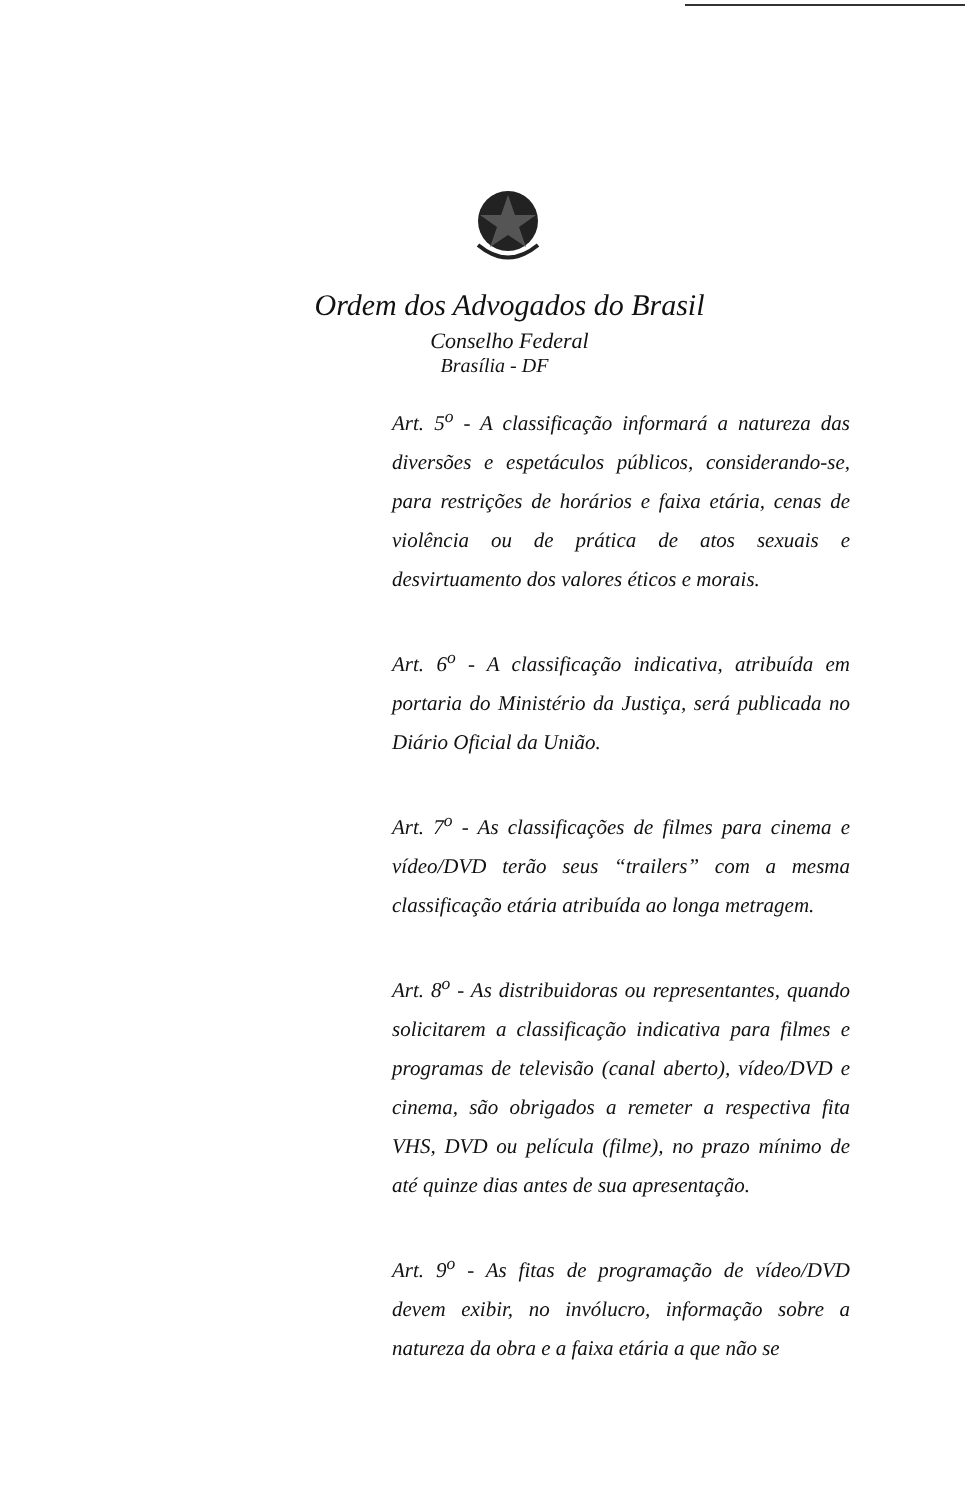Ordem dos Advogados do Brasil
Conselho Federal
Brasília - DF
Art. 5<sup>o</sup> - A classificação informará a natureza das diversões e espetáculos públicos, considerando-se, para restrições de horários e faixa etária, cenas de violência ou de prática de atos sexuais e desvirtuamento dos valores éticos e morais.
Art. 6<sup>o</sup> - A classificação indicativa, atribuída em portaria do Ministério da Justiça, será publicada no Diário Oficial da União.
Art. 7<sup>o</sup> - As classificações de filmes para cinema e vídeo/DVD terão seus “trailers” com a mesma classificação etária atribuída ao longa metragem.
Art. 8<sup>o</sup> - As distribuidoras ou representantes, quando solicitarem a classificação indicativa para filmes e programas de televisão (canal aberto), vídeo/DVD e cinema, são obrigados a remeter a respectiva fita VHS, DVD ou película (filme), no prazo mínimo de até quinze dias antes de sua apresentação.
Art. 9<sup>o</sup> - As fitas de programação de vídeo/DVD devem exibir, no invólucro, informação sobre a natureza da obra e a faixa etária a que não se